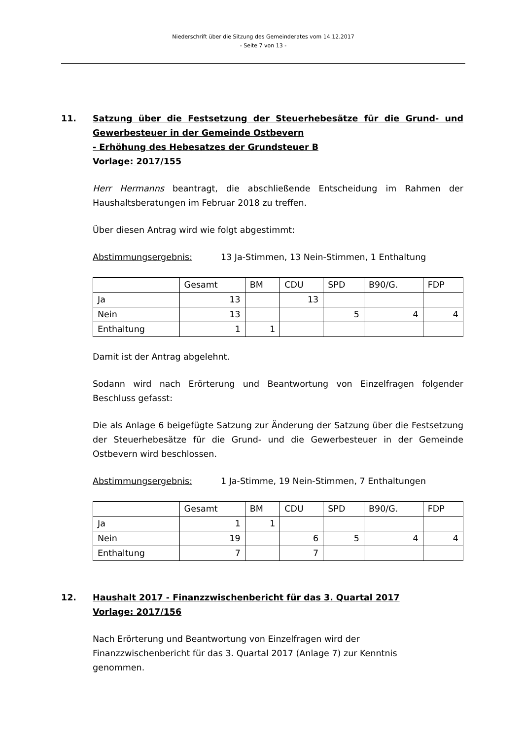Niederschrift über die Sitzung des Gemeinderates vom 14.12.2017
- Seite 7 von 13 -
11. Satzung über die Festsetzung der Steuerhebesätze für die Grund- und Gewerbesteuer in der Gemeinde Ostbevern
- Erhöhung des Hebesatzes der Grundsteuer B
Vorlage: 2017/155
Herr Hermanns beantragt, die abschließende Entscheidung im Rahmen der Haushaltsberatungen im Februar 2018 zu treffen.
Über diesen Antrag wird wie folgt abgestimmt:
Abstimmungsergebnis: 13 Ja-Stimmen, 13 Nein-Stimmen, 1 Enthaltung
| | Gesamt | BM | CDU | SPD | B90/G. | FDP |
| Ja | 13 | | 13 | | | |
| Nein | 13 | | | 5 | 4 | 4 |
| Enthaltung | 1 | 1 | | | | |
Damit ist der Antrag abgelehnt.
Sodann wird nach Erörterung und Beantwortung von Einzelfragen folgender Beschluss gefasst:
Die als Anlage 6 beigefügte Satzung zur Änderung der Satzung über die Festsetzung der Steuerhebesätze für die Grund- und die Gewerbesteuer in der Gemeinde Ostbevern wird beschlossen.
Abstimmungsergebnis: 1 Ja-Stimme, 19 Nein-Stimmen, 7 Enthaltungen
| | Gesamt | BM | CDU | SPD | B90/G. | FDP |
| Ja | 1 | 1 | | | | |
| Nein | 19 | | 6 | 5 | 4 | 4 |
| Enthaltung | 7 | | 7 | | | |
12. Haushalt 2017 - Finanzzwischenbericht für das 3. Quartal 2017
Vorlage: 2017/156
Nach Erörterung und Beantwortung von Einzelfragen wird der
Finanzzwischenbericht für das 3. Quartal 2017 (Anlage 7) zur Kenntnis
genommen.